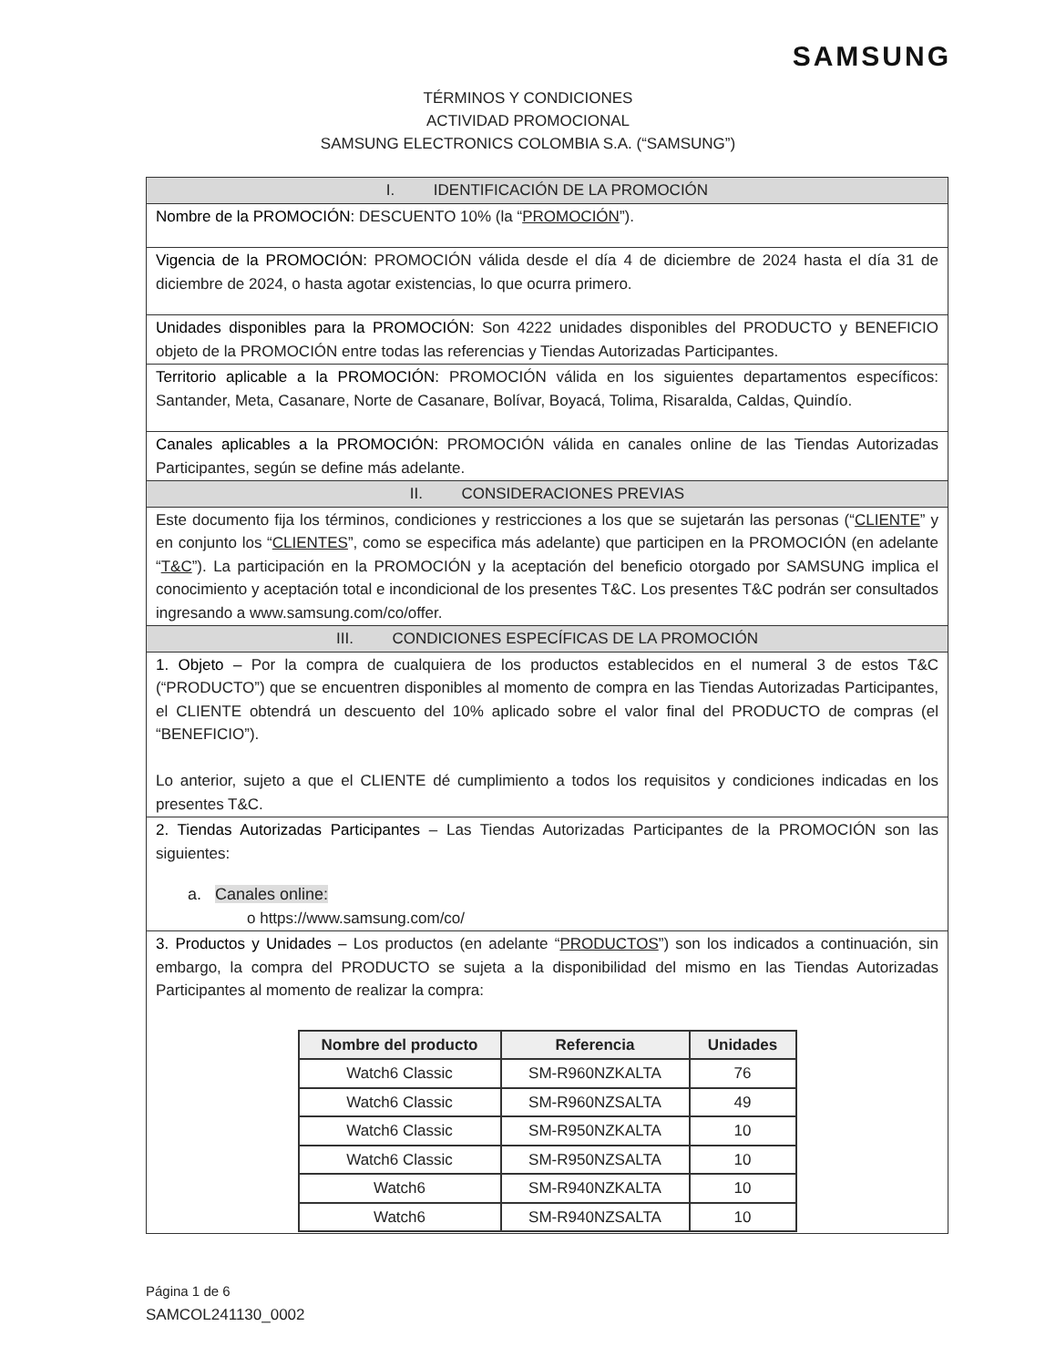SAMSUNG
TÉRMINOS Y CONDICIONES
ACTIVIDAD PROMOCIONAL
SAMSUNG ELECTRONICS COLOMBIA S.A. (“SAMSUNG”)
| I. IDENTIFICACIÓN DE LA PROMOCIÓN |
| Nombre de la PROMOCIÓN: DESCUENTO 10% (la “ PROMOCIÓN ”). |
| Vigencia de la PROMOCIÓN: PROMOCIÓN válida desde el día 4 de diciembre de 2024 hasta el día 31 de diciembre de 2024, o hasta agotar existencias, lo que ocurra primero. |
| Unidades disponibles para la PROMOCIÓN: Son 4222 unidades disponibles del PRODUCTO y BENEFICIO objeto de la PROMOCIÓN entre todas las referencias y Tiendas Autorizadas Participantes. |
| Territorio aplicable a la PROMOCIÓN: PROMOCIÓN válida en los siguientes departamentos específicos: Santander, Meta, Casanare, Norte de Casanare, Bolívar, Boyacá, Tolima, Risaralda, Caldas, Quindío. |
| Canales aplicables a la PROMOCIÓN: PROMOCIÓN válida en canales online de las Tiendas Autorizadas Participantes, según se define más adelante. |
| II. CONSIDERACIONES PREVIAS |
| Este documento fija los términos, condiciones y restricciones a los que se sujetarán las personas (“ CLIENTE ” y en conjunto los “ CLIENTES ”, como se especifica más adelante) que participen en la PROMOCIÓN (en adelante “ T&C ”). La participación en la PROMOCIÓN y la aceptación del beneficio otorgado por SAMSUNG implica el conocimiento y aceptación total e incondicional de los presentes T&C. Los presentes T&C podrán ser consultados ingresando a www.samsung.com/co/offer. |
| III. CONDICIONES ESPECÍFICAS DE LA PROMOCIÓN |
| 1. Objeto – Por la compra de cualquiera de los productos establecidos en el numeral 3 de estos T&C (“PRODUCTO”) que se encuentren disponibles al momento de compra en las Tiendas Autorizadas Participantes, el CLIENTE obtendrá un descuento del 10% aplicado sobre el valor final del PRODUCTO de compras (el “BENEFICIO”). Lo anterior, sujeto a que el CLIENTE dé cumplimiento a todos los requisitos y condiciones indicadas en los presentes T&C. |
| 2. Tiendas Autorizadas Participantes – Las Tiendas Autorizadas Participantes de la PROMOCIÓN son las siguientes: a. Canales online: o https://www.samsung.com/co/ |
| 3. Productos y Unidades – Los productos (en adelante “ PRODUCTOS ”) son los indicados a continuación, sin embargo, la compra del PRODUCTO se sujeta a la disponibilidad del mismo en las Tiendas Autorizadas Participantes al momento de realizar la compra: / Nombre del producto / Referencia / Unidades / / --- / --- / --- / / Watch6 Classic / SM-R960NZKALTA / 76 / / Watch6 Classic / SM-R960NZSALTA / 49 / / Watch6 Classic / SM-R950NZKALTA / 10 / / Watch6 Classic / SM-R950NZSALTA / 10 / / Watch6 / SM-R940NZKALTA / 10 / / Watch6 / SM-R940NZSALTA / 10 / |
Página 1 de 6
SAMCOL241130_0002